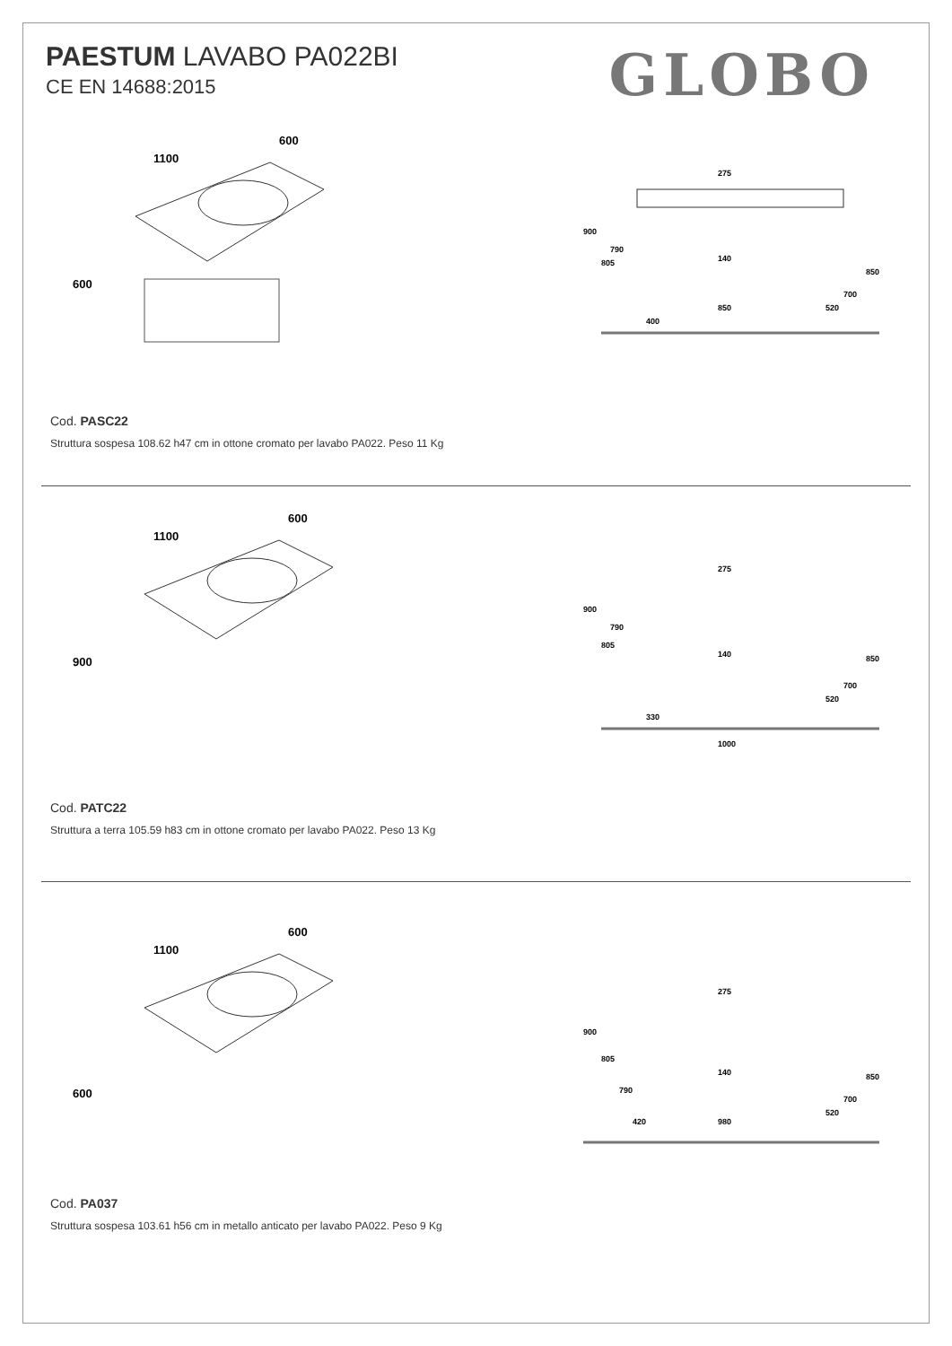PAESTUM LAVABO PA022BI
CE EN 14688:2015
GLOBO
1100
600
600
275
900
790
805
140
850
700
850
520
400
Cod. PASC22
Struttura sospesa 108.62 h47 cm in ottone cromato per lavabo PA022. Peso 11 Kg
1100
600
900
275
900
790
805
140
850
700
520
330
1000
Cod. PATC22
Struttura a terra 105.59 h83 cm in ottone cromato per lavabo PA022. Peso 13 Kg
1100
600
600
275
900
805
140
850
790
700
520
420
980
Cod. PA037
Struttura sospesa 103.61 h56 cm in metallo anticato per lavabo PA022. Peso 9 Kg